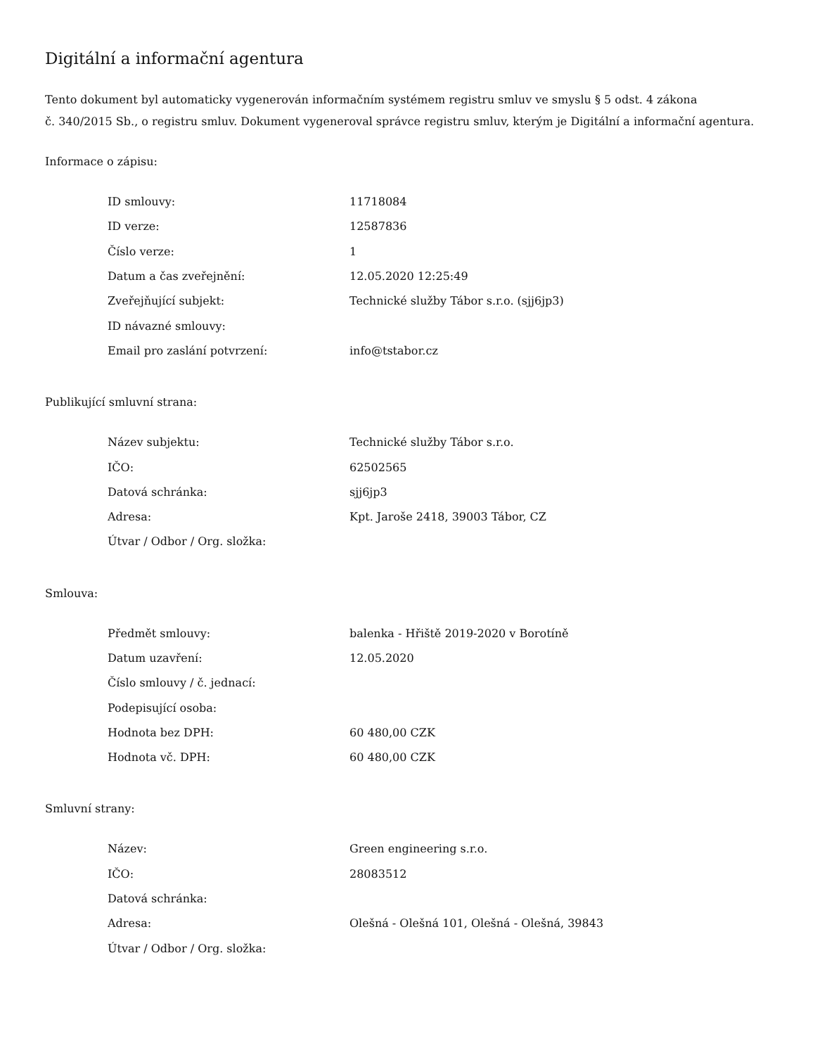Digitální a informační agentura
Tento dokument byl automaticky vygenerován informačním systémem registru smluv ve smyslu § 5 odst. 4 zákona
č. 340/2015 Sb., o registru smluv. Dokument vygeneroval správce registru smluv, kterým je Digitální a informační agentura.
Informace o zápisu:
| ID smlouvy: | 11718084 |
| ID verze: | 12587836 |
| Číslo verze: | 1 |
| Datum a čas zveřejnění: | 12.05.2020 12:25:49 |
| Zveřejňující subjekt: | Technické služby Tábor s.r.o. (sjj6jp3) |
| ID návazné smlouvy: | |
| Email pro zaslání potvrzení: | info@tstabor.cz |
Publikující smluvní strana:
| Název subjektu: | Technické služby Tábor s.r.o. |
| IČO: | 62502565 |
| Datová schránka: | sjj6jp3 |
| Adresa: | Kpt. Jaroše 2418, 39003 Tábor, CZ |
| Útvar / Odbor / Org. složka: | |
Smlouva:
| Předmět smlouvy: | balenka - Hřiště 2019-2020 v Borotíně |
| Datum uzavření: | 12.05.2020 |
| Číslo smlouvy / č. jednací: | |
| Podepisující osoba: | |
| Hodnota bez DPH: | 60 480,00 CZK |
| Hodnota vč. DPH: | 60 480,00 CZK |
Smluvní strany:
| Název: | Green engineering s.r.o. |
| IČO: | 28083512 |
| Datová schránka: | |
| Adresa: | Olešná - Olešná 101, Olešná - Olešná, 39843 |
| Útvar / Odbor / Org. složka: | |